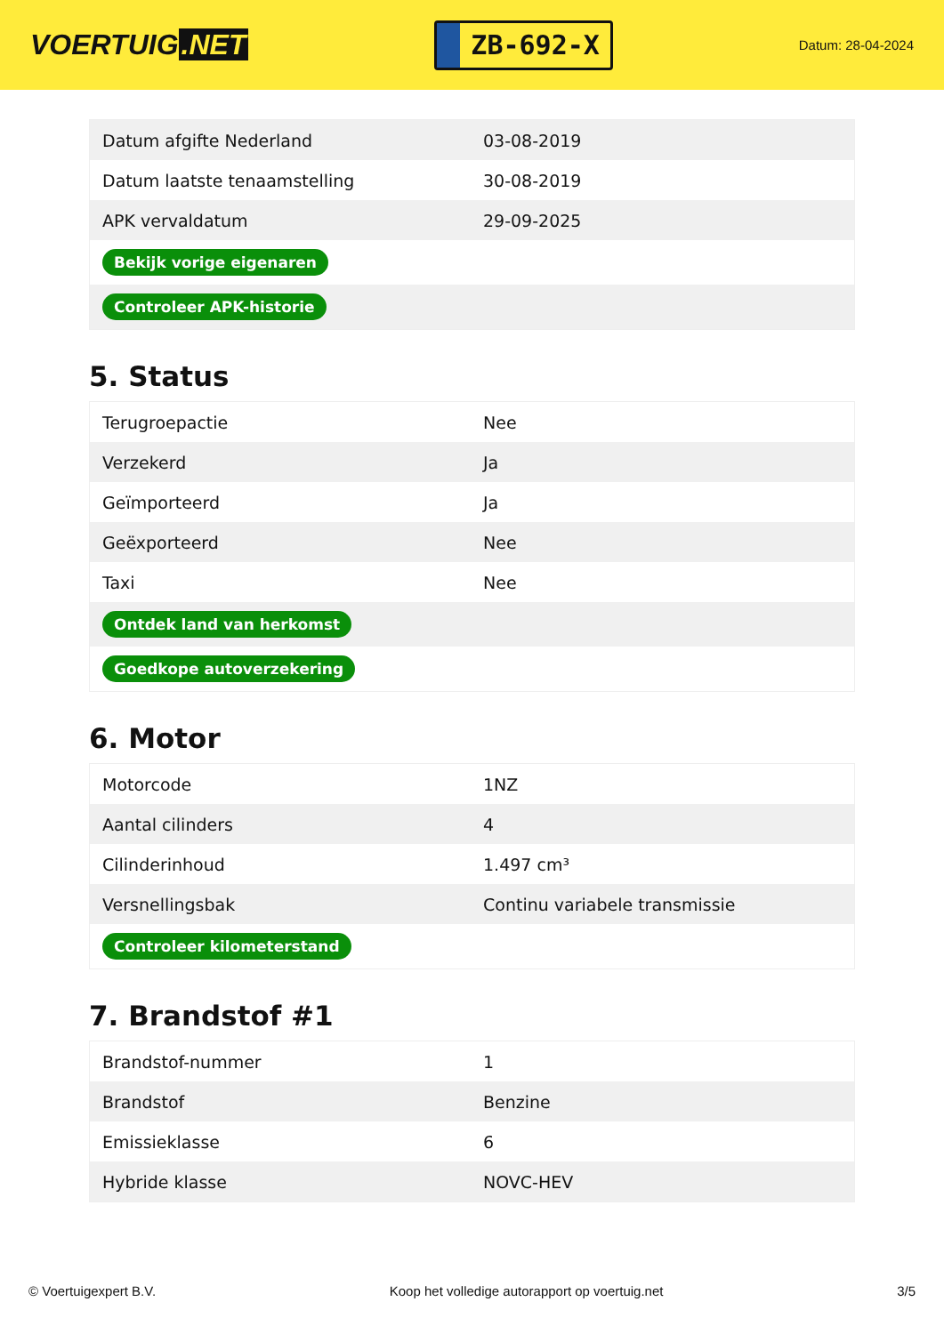VOERTUIG.NET
ZB-692-X
Datum: 28-04-2024
| Datum afgifte Nederland | 03-08-2019 |
| Datum laatste tenaamstelling | 30-08-2019 |
| APK vervaldatum | 29-09-2025 |
| Bekijk vorige eigenaren | |
| Controleer APK-historie | |
5. Status
| Terugroepactie | Nee |
| Verzekerd | Ja |
| Geïmporteerd | Ja |
| Geëxporteerd | Nee |
| Taxi | Nee |
| Ontdek land van herkomst | |
| Goedkope autoverzekering | |
6. Motor
| Motorcode | 1NZ |
| Aantal cilinders | 4 |
| Cilinderinhoud | 1.497 cm³ |
| Versnellingsbak | Continu variabele transmissie |
| Controleer kilometerstand | |
7. Brandstof #1
| Brandstof-nummer | 1 |
| Brandstof | Benzine |
| Emissieklasse | 6 |
| Hybride klasse | NOVC-HEV |
© Voertuigexpert B.V. Koop het volledige autorapport op voertuig.net 3/5